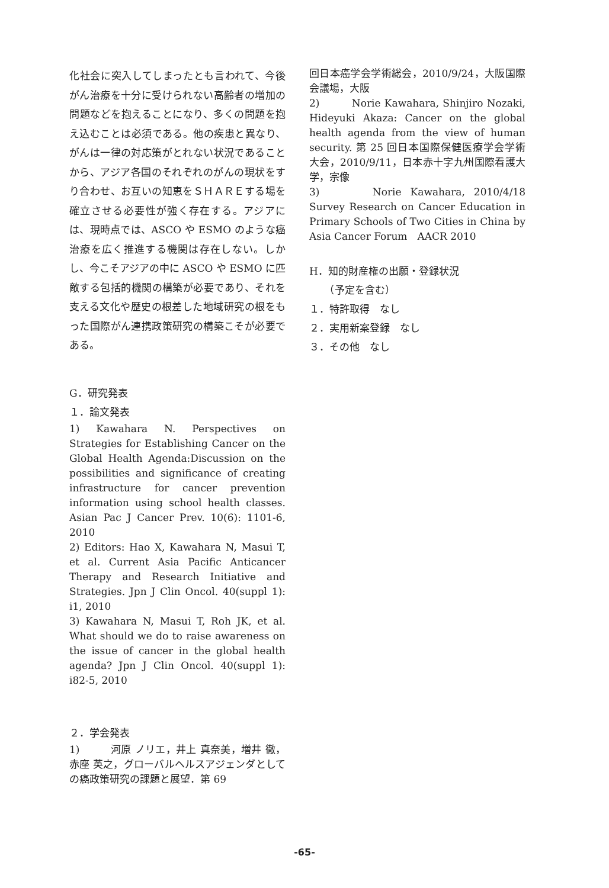化社会に突入してしまったとも言われて、今後がん治療を十分に受けられない高齢者の増加の問題などを抱えることになり、多くの問題を抱え込むことは必須である。他の疾患と異なり、がんは一律の対応策がとれない状況であることから、アジア各国のそれぞれのがんの現状をすり合わせ、お互いの知恵をＳＨＡＲＥする場を確立させる必要性が強く存在する。アジアには、現時点では、ASCO や ESMO のような癌治療を広く推進する機関は存在しない。しかし、今こそアジアの中に ASCO や ESMO に匹敵する包括的機関の構築が必要であり、それを支える文化や歴史の根差した地域研究の根をもった国際がん連携政策研究の構築こそが必要である。
G．研究発表
１．論文発表
1) Kawahara N. Perspectives on Strategies for Establishing Cancer on the Global Health Agenda:Discussion on the possibilities and significance of creating infrastructure for cancer prevention information using school health classes. Asian Pac J Cancer Prev. 10(6): 1101-6, 2010
2) Editors: Hao X, Kawahara N, Masui T, et al. Current Asia Pacific Anticancer Therapy and Research Initiative and Strategies. Jpn J Clin Oncol. 40(suppl 1): i1, 2010
3) Kawahara N, Masui T, Roh JK, et al. What should we do to raise awareness on the issue of cancer in the global health agenda? Jpn J Clin Oncol. 40(suppl 1): i82-5, 2010
２．学会発表
1)　　　河原 ノリエ，井上 真奈美，増井 徹，赤座 英之，グローバルヘルスアジェンダとしての癌政策研究の課題と展望．第 69
回日本癌学会学術総会，2010/9/24，大阪国際会議場，大阪
2)　　　Norie Kawahara, Shinjiro Nozaki, Hideyuki Akaza: Cancer on the global health agenda from the view of human security. 第 25 回日本国際保健医療学会学術大会，2010/9/11，日本赤十字九州国際看護大学，宗像
3)　　　Norie Kawahara, 2010/4/18 Survey Research on Cancer Education in Primary Schools of Two Cities in China by Asia Cancer Forum　AACR 2010
H．知的財産権の出願・登録状況
　　（予定を含む）
１．特許取得　なし
２．実用新案登録　なし
３．その他　なし
-65-